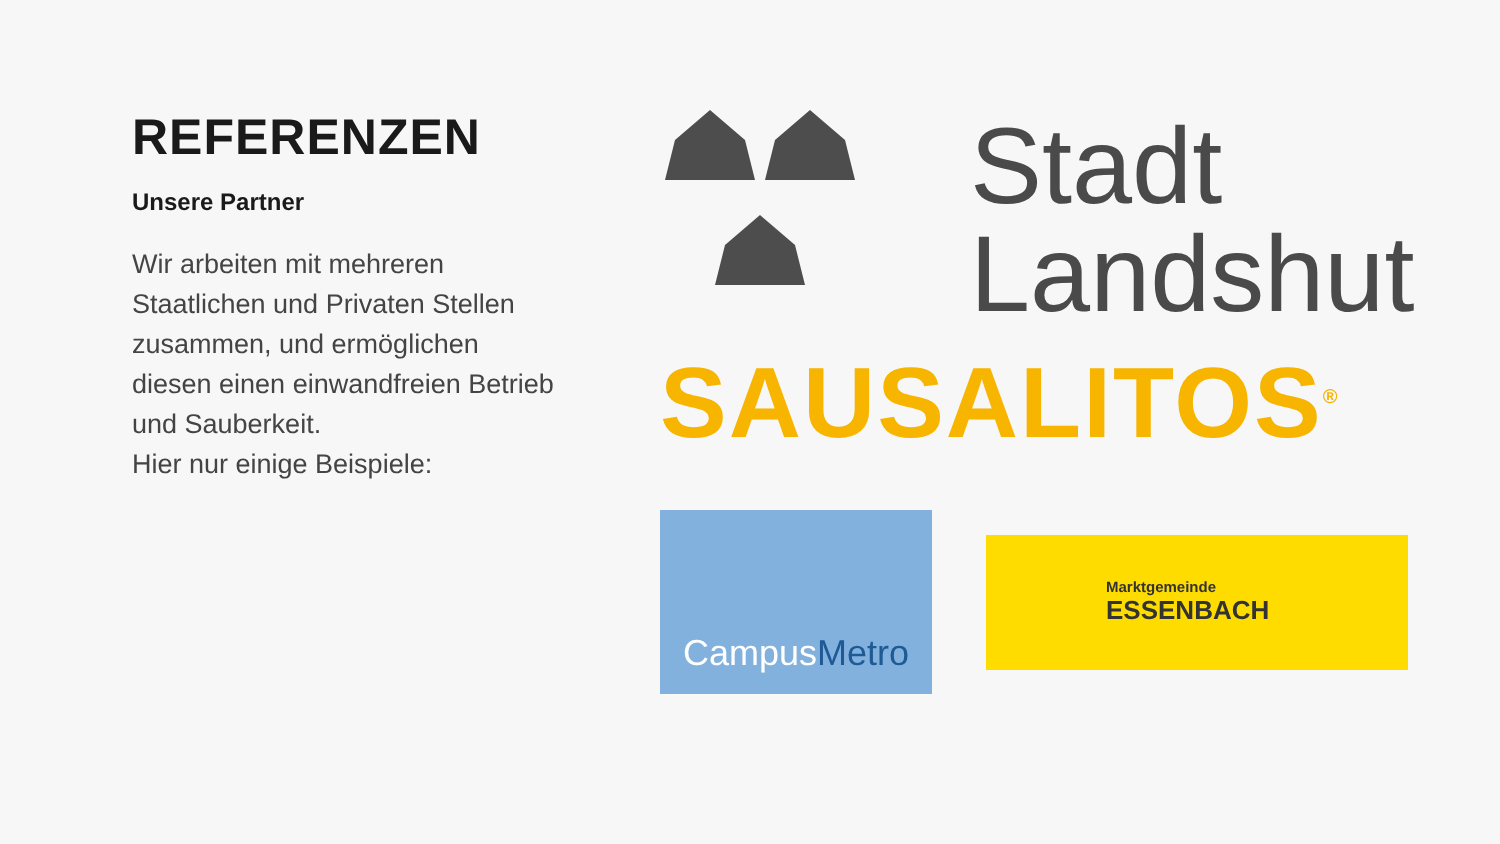REFERENZEN
Unsere Partner
Wir arbeiten mit mehreren Staatlichen und Privaten Stellen zusammen, und ermöglichen diesen einen einwandfreien Betrieb und Sauberkeit.
Hier nur einige Beispiele:
Stadt
Landshut
SAUSALITOS<sup>®</sup>
CampusMetro
Marktgemeinde
ESSENBACH